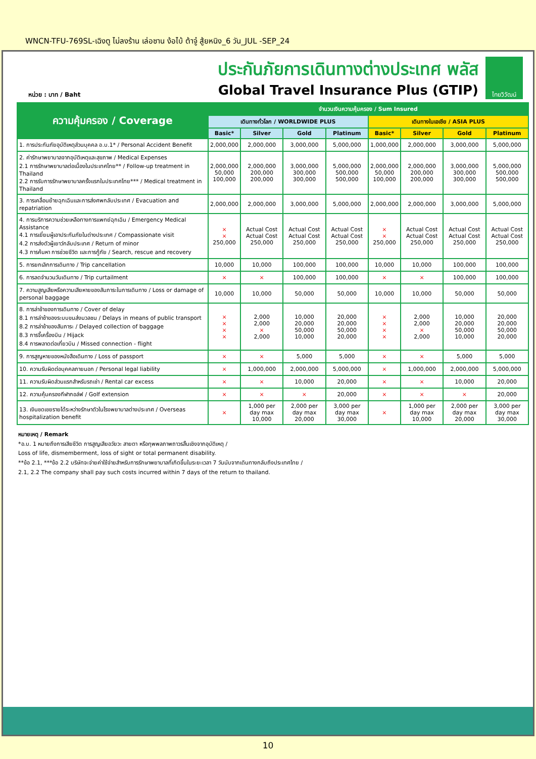WNCN-TFU-769SL-เฉิงตู ไม่ลงร้าน เล่อซาน ง้อไบ้ ต้าจู๋ สู้ยหนิง_6 วัน_JUL -SEP_24
หน่วย : บาท / Baht
ประกันภัยการเดินทางต่างประเทศ พลัส
Global Travel Insurance Plus (GTIP)
ไทยวิวัฒน์
| ความคุ้มครอง / Coverage | จำนวนเงินความคุ้มครอง / Sum Insured | | | | | | | |
| --- | --- | --- | --- | --- | --- | --- | --- | --- |
| | เดินทางทั่วโลก / WORLDWIDE PLUS | | | | เดินทางในเอเชีย / ASIA PLUS | | | |
| | Basic* | Silver | Gold | Platinum | Basic* | Silver | Gold | Platinum |
| 1. การประกันภัยอุบัติเหตุส่วนบุคคล อ.บ.1* / Personal Accident Benefit | 2,000,000 | 2,000,000 | 3,000,000 | 5,000,000 | 1,000,000 | 2,000,000 | 3,000,000 | 5,000,000 |
| 2. ค่ารักษาพยาบาลจากอุบัติเหตุและสุขภาพ / Medical Expenses 2.1 การรักษาพยาบาลต่อเนื่องในประเทศไทย** / Follow-up treatment in Thailand 2.2 การรับการรักษาพยาบาลครั้งแรกในประเทศไทย*** / Medical treatment in Thailand | 2,000,000 50,000 100,000 | 2,000,000 200,000 200,000 | 3,000,000 300,000 300,000 | 5,000,000 500,000 500,000 | 2,000,000 50,000 100,000 | 2,000,000 200,000 200,000 | 3,000,000 300,000 300,000 | 5,000,000 500,000 500,000 |
| 3. การเคลื่อนย้ายฉุกเฉินและการส่งศพกลับประเทศ / Evacuation and repatriation | 2,000,000 | 2,000,000 | 3,000,000 | 5,000,000 | 2,000,000 | 2,000,000 | 3,000,000 | 5,000,000 |
| 4. การบริการความช่วยเหลือทางการแพทย์ฉุกเฉิน / Emergency Medical Assistance 4.1 การเยี่ยมผู้เอาประกันภัยในต่างประเทศ / Compassionate visit 4.2 การส่งตัวผู้เยาว์กลับประเทศ / Return of minor 4.3 การค้นหา การช่วยชีวิต และการกู้ภัย / Search, rescue and recovery | × × 250,000 | Actual Cost Actual Cost 250,000 | Actual Cost Actual Cost 250,000 | Actual Cost Actual Cost 250,000 | × × 250,000 | Actual Cost Actual Cost 250,000 | Actual Cost Actual Cost 250,000 | Actual Cost Actual Cost 250,000 |
| 5. การยกเลิกการเดินทาง / Trip cancellation | 10,000 | 10,000 | 100,000 | 100,000 | 10,000 | 10,000 | 100,000 | 100,000 |
| 6. การลดจำนวนวันเดินทาง / Trip curtailment | × | × | 100,000 | 100,000 | × | × | 100,000 | 100,000 |
| 7. ความสูญเสียหรือความเสียหายของสัมภาระในการเดินทาง / Loss or damage of personal baggage | 10,000 | 10,000 | 50,000 | 50,000 | 10,000 | 10,000 | 50,000 | 50,000 |
| 8. การล่าช้าของการเดินทาง / Cover of delay 8.1 การล่าช้าของระบบขนส่งมวลชน / Delays in means of public transport 8.2 การล่าช้าของสัมภาระ / Delayed collection of baggage 8.3 การจี้เครื่องบิน / Hijack 8.4 การพลาดต่อเที่ยวบิน / Missed connection - flight | × × × × | 2,000 2,000 × 2,000 | 10,000 20,000 50,000 10,000 | 20,000 20,000 50,000 20,000 | × × × × | 2,000 2,000 × 2,000 | 10,000 20,000 50,000 10,000 | 20,000 20,000 50,000 20,000 |
| 9. การสูญหายของหนังสือเดินทาง / Loss of passport | × | × | 5,000 | 5,000 | × | × | 5,000 | 5,000 |
| 10. ความรับผิดต่อบุคคลภายนอก / Personal legal liability | × | 1,000,000 | 2,000,000 | 5,000,000 | × | 1,000,000 | 2,000,000 | 5,000,000 |
| 11. ความรับผิดส่วนแรกสำหรับรถเช่า / Rental car excess | × | × | 10,000 | 20,000 | × | × | 10,000 | 20,000 |
| 12. ความคุ้มครองกีฬากอล์ฟ / Golf extension | × | × | × | 20,000 | × | × | × | 20,000 |
| 13. เงินชดเชยรายได้ระหว่างรักษาตัวในโรงพยาบาลต่างประเทศ / Overseas hospitalization benefit | × | 1,000 per day max 10,000 | 2,000 per day max 20,000 | 3,000 per day max 30,000 | × | 1,000 per day max 10,000 | 2,000 per day max 20,000 | 3,000 per day max 30,000 |
หมายเหตุ / Remark
*อ.บ. 1 หมายถึงการเสียชีวิต การสูญเสียอวัยวะ สายตา หรือทุพพลภาพถาวรสิ้นเชิงจากอุบัติเหตุ /
Loss of life, dismemberment, loss of sight or total permanent disability.
**ข้อ 2.1, ***ข้อ 2.2 บริษัทจะจ่ายค่าใช้จ่ายสำหรับการรักษาพยาบาลที่เกิดขึ้นในระยะเวลา 7 วันนับจากเดินทางกลับถึงประเทศไทย /
2.1, 2.2 The company shall pay such costs incurred within 7 days of the return to thailand.
10